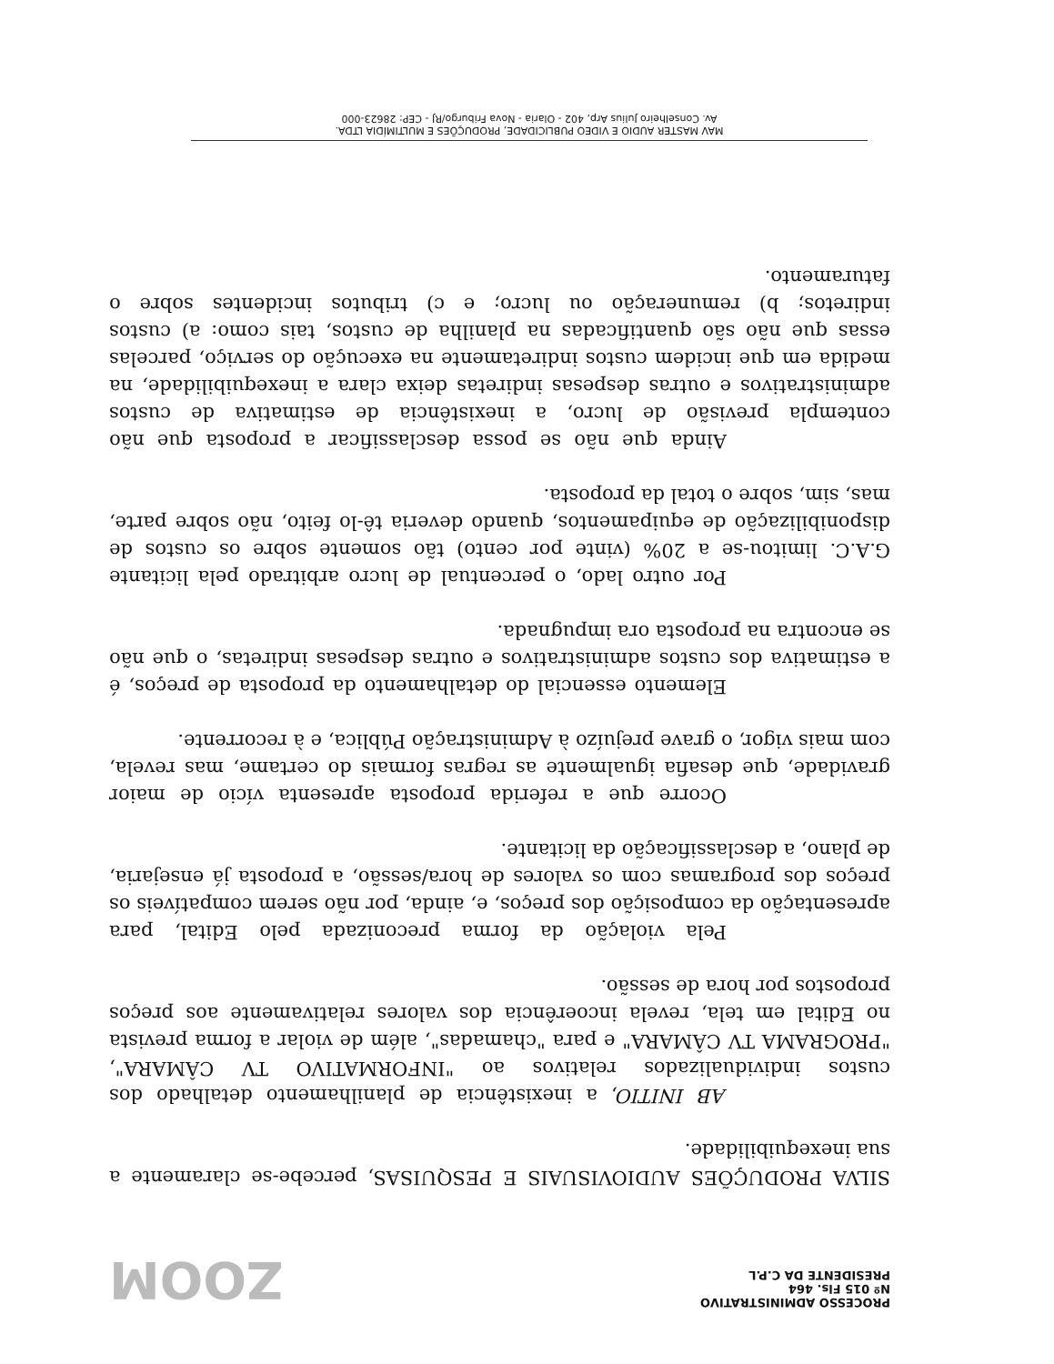PROCESSO ADMINISTRATIVO
Nº 015 Fls. 464
PRESIDENTE DA C.P.L
ZOOM
SILVA PRODUÇÕES AUDIOVISUAIS E PESQUISAS, percebe-se claramente a sua inexequibilidade.
AB INITIO, a inexistência de planilhamento detalhado dos custos individualizados relativos ao "INFORMATIVO TV CÂMARA", "PROGRAMA TV CÂMARA" e para "chamadas", além de violar a forma prevista no Edital em tela, revela incoerência dos valores relativamente aos preços propostos por hora de sessão.
Pela violação da forma preconizada pelo Edital, para apresentação da composição dos preços, e, ainda, por não serem compatíveis os preços dos programas com os valores de hora/sessão, a proposta já ensejaria, de plano, a desclassificação da licitante.
Ocorre que a referida proposta apresenta vício de maior gravidade, que desafia igualmente as regras formais do certame, mas revela, com mais vigor, o grave prejuízo à Administração Pública, e à recorrente.
Elemento essencial do detalhamento da proposta de preços, é a estimativa dos custos administrativos e outras despesas indiretas, o que não se encontra na proposta ora impugnada.
Por outro lado, o percentual de lucro arbitrado pela licitante G.A.C. limitou-se a 20% (vinte por cento) tão somente sobre os custos de disponibilização de equipamentos, quando deveria tê-lo feito, não sobre parte, mas, sim, sobre o total da proposta.
Ainda que não se possa desclassificar a proposta que não contempla previsão de lucro, a inexistência de estimativa de custos administrativos e outras despesas indiretas deixa clara a inexequibilidade, na medida em que incidem custos indiretamente na execução do serviço, parcelas essas que não são quantificadas na planilha de custos, tais como: a) custos indiretos; b) remuneração ou lucro; e c) tributos incidentes sobre o faturamento.
MAV MASTER AUDIO E VIDEO PUBLICIDADE, PRODUÇÕES E MULTIMÍDIA LTDA.
Av. Conselheiro Julius Arp, 402 - Olaria - Nova Friburgo/RJ - CEP: 28623-000